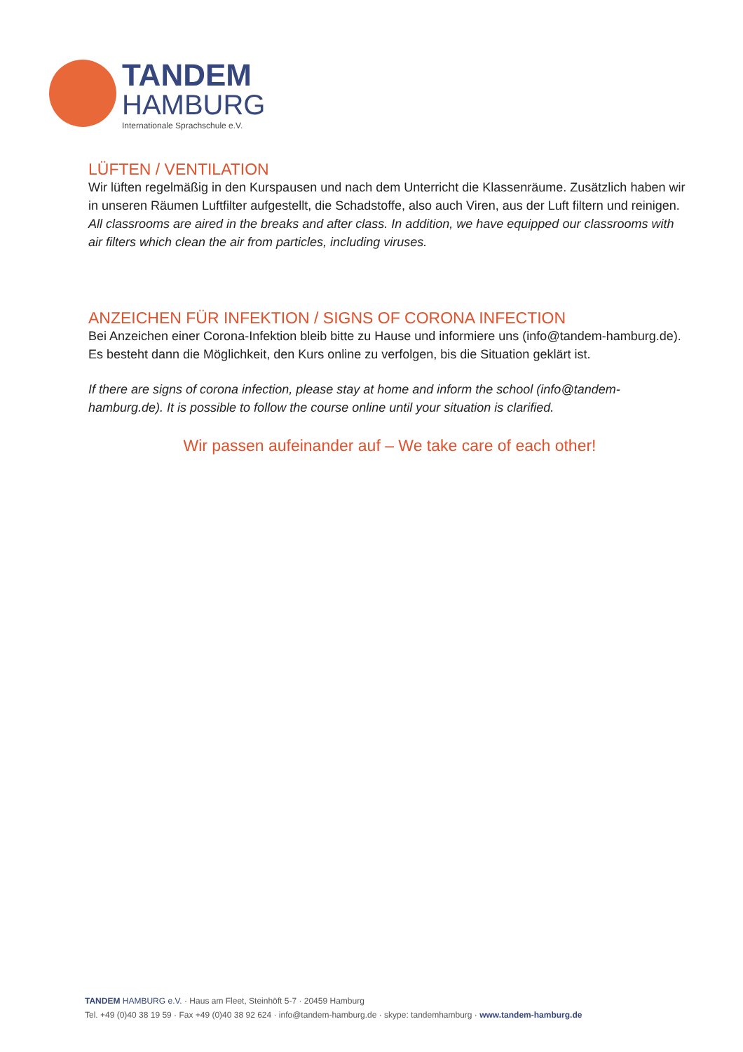TANDEM
HAMBURG
Internationale Sprachschule e.V.
LÜFTEN / VENTILATION
Wir lüften regelmäßig in den Kurspausen und nach dem Unterricht die Klassenräume. Zusätzlich haben wir in unseren Räumen Luftfilter aufgestellt, die Schadstoffe, also auch Viren, aus der Luft filtern und reinigen.
All classrooms are aired in the breaks and after class. In addition, we have equipped our classrooms with air filters which clean the air from particles, including viruses.
ANZEICHEN FÜR INFEKTION / SIGNS OF CORONA INFECTION
Bei Anzeichen einer Corona-Infektion bleib bitte zu Hause und informiere uns (info@tandem-hamburg.de). Es besteht dann die Möglichkeit, den Kurs online zu verfolgen, bis die Situation geklärt ist.
If there are signs of corona infection, please stay at home and inform the school (info@tandem-hamburg.de). It is possible to follow the course online until your situation is clarified.
Wir passen aufeinander auf – We take care of each other!
TANDEM HAMBURG e.V. · Haus am Fleet, Steinhöft 5-7 · 20459 Hamburg
Tel. +49 (0)40 38 19 59 · Fax +49 (0)40 38 92 624 · info@tandem-hamburg.de · skype: tandemhamburg · www.tandem-hamburg.de